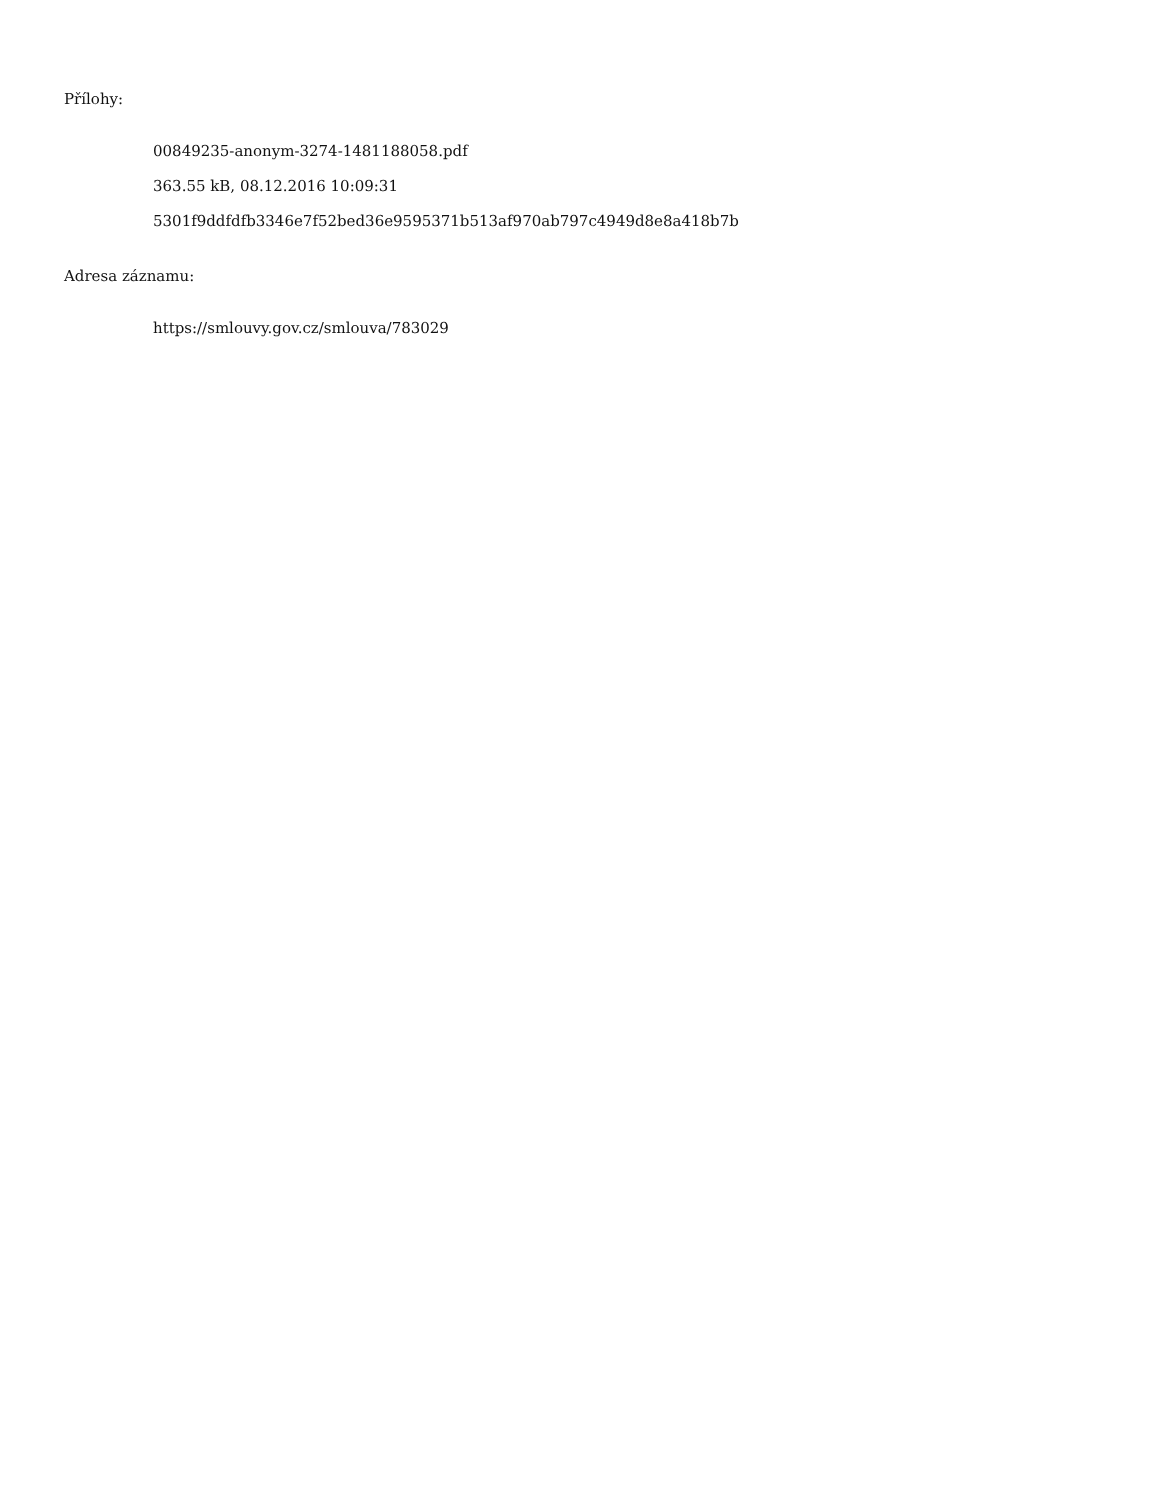Přílohy:
00849235-anonym-3274-1481188058.pdf
363.55 kB, 08.12.2016 10:09:31
5301f9ddfdfb3346e7f52bed36e9595371b513af970ab797c4949d8e8a418b7b
Adresa záznamu:
https://smlouvy.gov.cz/smlouva/783029